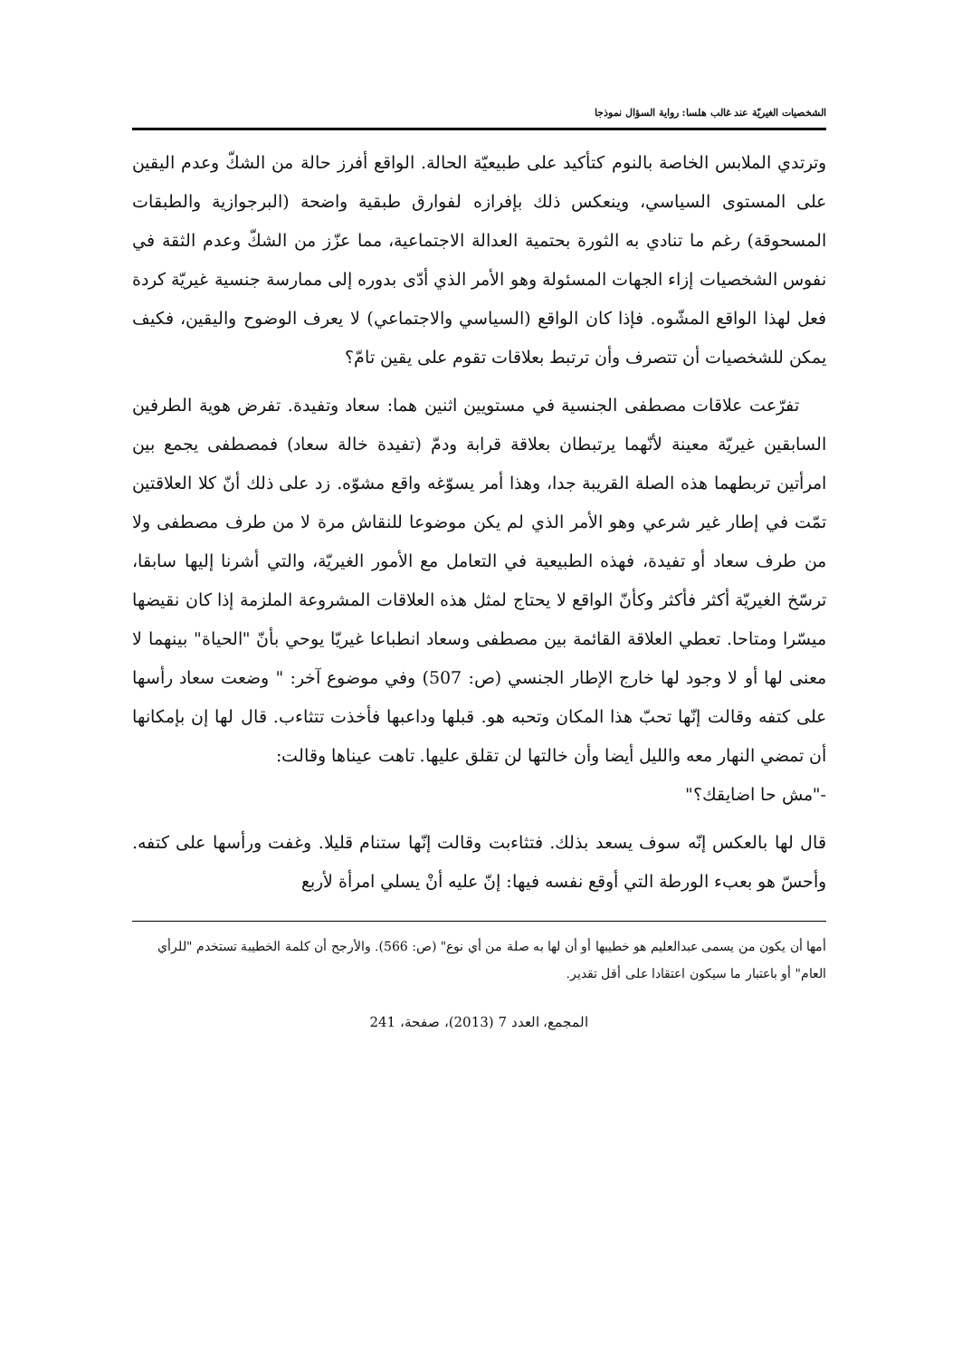الشخصيات الغيريّة عند غالب هلسا: رواية السؤال نموذجا
وترتدي الملابس الخاصة بالنوم كتأكيد على طبيعيّة الحالة. الواقع أفرز حالة من الشكّ وعدم اليقين على المستوى السياسي، وينعكس ذلك بإفرازه لفوارق طبقية واضحة (البرجوازية والطبقات المسحوقة) رغم ما تنادي به الثورة بحتمية العدالة الاجتماعية، مما عزّز من الشكّ وعدم الثقة في نفوس الشخصيات إزاء الجهات المسئولة وهو الأمر الذي أدّى بدوره إلى ممارسة جنسية غيريّة كردة فعل لهذا الواقع المشّوه. فإذا كان الواقع (السياسي والاجتماعي) لا يعرف الوضوح واليقين، فكيف يمكن للشخصيات أن تتصرف وأن ترتبط بعلاقات تقوم على يقين تامّ؟
تفرّعت علاقات مصطفى الجنسية في مستويين اثنين هما: سعاد وتفيدة. تفرض هوية الطرفين السابقين غيريّة معينة لأنّهما يرتبطان بعلاقة قرابة ودمّ (تفيدة خالة سعاد) فمصطفى يجمع بين امرأتين تربطهما هذه الصلة القريبة جدا، وهذا أمر يسوّغه واقع مشوّه. زد على ذلك أنّ كلا العلاقتين تمّت في إطار غير شرعي وهو الأمر الذي لم يكن موضوعا للنقاش مرة لا من طرف مصطفى ولا من طرف سعاد أو تفيدة، فهذه الطبيعية في التعامل مع الأمور الغيريّة، والتي أشرنا إليها سابقا، ترسّخ الغيريّة أكثر فأكثر وكأنّ الواقع لا يحتاج لمثل هذه العلاقات المشروعة الملزمة إذا كان نقيضها ميسّرا ومتاحا. تعطي العلاقة القائمة بين مصطفى وسعاد انطباعا غيريّا يوحي بأنّ "الحياة" بينهما لا معنى لها أو لا وجود لها خارج الإطار الجنسي (ص: 507) وفي موضوع آخر: " وضعت سعاد رأسها على كتفه وقالت إنّها تحبّ هذا المكان وتحبه هو. قبلها وداعبها فأخذت تتثاءب. قال لها إن بإمكانها أن تمضي النهار معه والليل أيضا وأن خالتها لن تقلق عليها. تاهت عيناها وقالت:
-"مش حا اضايقك؟"
قال لها بالعكس إنّه سوف يسعد بذلك. فتثاءبت وقالت إنّها ستنام قليلا. وغفت ورأسها على كتفه. وأحسّ هو بعبء الورطة التي أوقع نفسه فيها: إنّ عليه أنْ يسلي امرأة لأربع
أمها أن يكون من يسمى عبدالعليم هو خطيبها أو أن لها به صلة من أي نوع" (ص: 566). والأرجح أن كلمة الخطيبة تستخدم "للرأي العام" أو باعتبار ما سيكون اعتقادا على أقل تقدير.
المجمع، العدد 7 (2013)، صفحة، 241